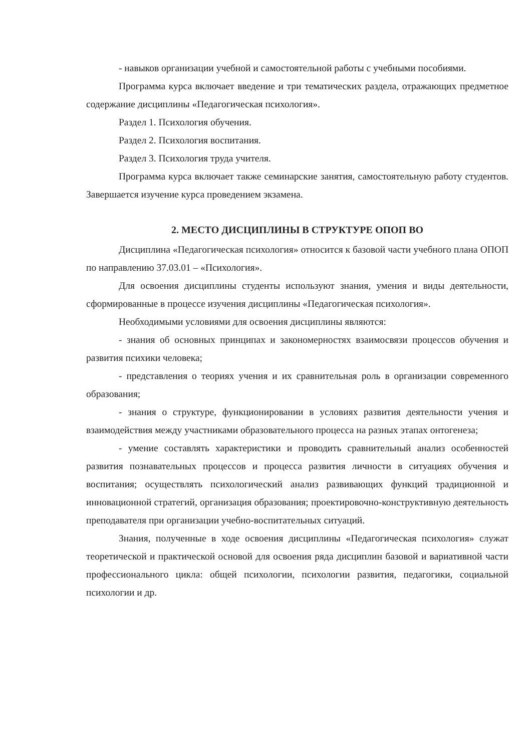- навыков организации учебной и самостоятельной работы с учебными пособиями.
Программа курса включает введение и три тематических раздела, отражающих предметное содержание дисциплины «Педагогическая психология».
Раздел 1. Психология обучения.
Раздел 2. Психология воспитания.
Раздел 3. Психология труда учителя.
Программа курса включает также семинарские занятия, самостоятельную работу студентов. Завершается изучение курса проведением экзамена.
2. МЕСТО ДИСЦИПЛИНЫ В СТРУКТУРЕ ОПОП ВО
Дисциплина «Педагогическая психология» относится к базовой части учебного плана ОПОП по направлению 37.03.01 – «Психология».
Для освоения дисциплины студенты используют знания, умения и виды деятельности, сформированные в процессе изучения дисциплины «Педагогическая психология».
Необходимыми условиями для освоения дисциплины являются:
- знания об основных принципах и закономерностях взаимосвязи процессов обучения и развития психики человека;
- представления о теориях учения и их сравнительная роль в организации современного образования;
- знания о структуре, функционировании в условиях развития деятельности учения и взаимодействия между участниками образовательного процесса на разных этапах онтогенеза;
- умение составлять характеристики и проводить сравнительный анализ особенностей развития познавательных процессов и процесса развития личности в ситуациях обучения и воспитания; осуществлять психологический анализ развивающих функций традиционной и инновационной стратегий, организация образования; проектировочно-конструктивную деятельность преподавателя при организации учебно-воспитательных ситуаций.
Знания, полученные в ходе освоения дисциплины «Педагогическая психология» служат теоретической и практической основой для освоения ряда дисциплин базовой и вариативной части профессионального цикла: общей психологии, психологии развития, педагогики, социальной психологии и др.